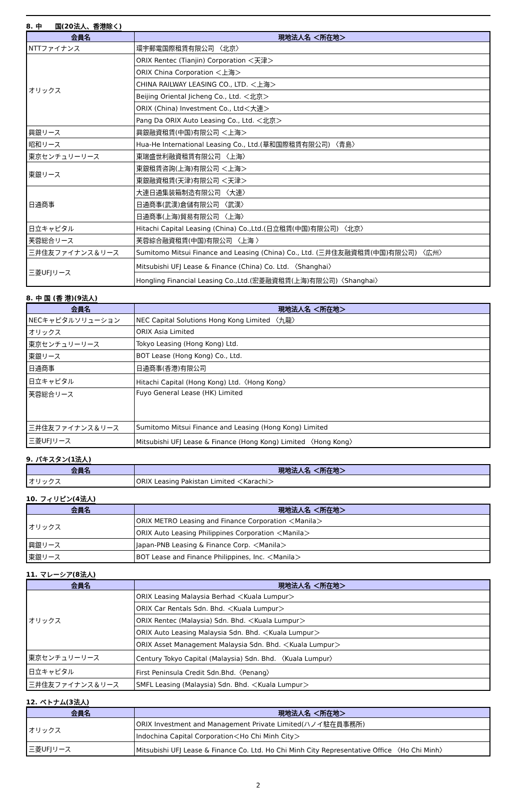8. 中　　国(20法人、香港除く)
| 会員名 | 現地法人名 ＜所在地＞ |
| --- | --- |
| NTTファイナンス | 環宇郵電国際租賃有限公司 〈北京〉 |
| オリックス | ORIX Rentec (Tianjin) Corporation ＜天津＞ |
| | ORIX China Corporation ＜上海＞ |
| | CHINA RAILWAY LEASING CO., LTD. ＜上海＞ |
| | Beijing Oriental Jicheng Co., Ltd. ＜北京＞ |
| | ORIX (China) Investment Co., Ltd＜大連＞ |
| | Pang Da ORIX Auto Leasing Co., Ltd. ＜北京＞ |
| 興銀リース | 興銀融資租賃(中国)有限公司 ＜上海＞ |
| 昭和リース | Hua-He International Leasing Co., Ltd.(華和国際租賃有限公司) 〈青島〉 |
| 東京センチュリーリース | 東瑞盛世利融資租賃有限公司 〈上海〉 |
| 東銀リース | 東銀租賃咨詢(上海)有限公司 ＜上海＞ |
| | 東銀融資租賃(天津)有限公司 ＜天津＞ |
| 日通商事 | 大連日通集装箱制造有限公司 〈大連〉 |
| | 日通商事(武漢)倉儲有限公司 〈武漢〉 |
| | 日通商事(上海)貿易有限公司 〈上海〉 |
| 日立キャピタル | Hitachi Capital Leasing (China) Co.,Ltd.(日立租賃(中国)有限公司) 〈北京〉 |
| 芙蓉総合リース | 芙蓉綜合融資租賃(中国)有限公司 〈上海 〉 |
| 三井住友ファイナンス＆リース | Sumitomo Mitsui Finance and Leasing (China) Co., Ltd. (三井住友融資租賃(中国)有限公司) 〈広州〉 |
| 三菱UFJリース | Mitsubishi UFJ Lease & Finance (China) Co. Ltd. 〈Shanghai〉 |
| | Hongling Financial Leasing Co.,Ltd.(宏菱融資租賃(上海)有限公司)〈Shanghai〉 |
8. 中 国 (香 港)(9法人)
| 会員名 | 現地法人名 ＜所在地＞ |
| --- | --- |
| NECキャピタルソリューション | NEC Capital Solutions Hong Kong Limited 〈九龍〉 |
| オリックス | ORIX Asia Limited |
| 東京センチュリーリース | Tokyo Leasing (Hong Kong) Ltd. |
| 東銀リース | BOT Lease (Hong Kong) Co., Ltd. |
| 日通商事 | 日通商事(香港)有限公司 |
| 日立キャピタル | Hitachi Capital (Hong Kong) Ltd.〈Hong Kong〉 |
| 芙蓉総合リース | Fuyo General Lease (HK) Limited |
| 三井住友ファイナンス＆リース | Sumitomo Mitsui Finance and Leasing (Hong Kong) Limited |
| 三菱UFJリース | Mitsubishi UFJ Lease & Finance (Hong Kong) Limited 〈Hong Kong〉 |
9. パキスタン(1法人)
| 会員名 | 現地法人名 ＜所在地＞ |
| --- | --- |
| オリックス | ORIX Leasing Pakistan Limited ＜Karachi＞ |
10. フィリピン(4法人)
| 会員名 | 現地法人名 ＜所在地＞ |
| --- | --- |
| オリックス | ORIX METRO Leasing and Finance Corporation ＜Manila＞ |
| | ORIX Auto Leasing Philippines Corporation ＜Manila＞ |
| 興銀リース | Japan-PNB Leasing & Finance Corp. ＜Manila＞ |
| 東銀リース | BOT Lease and Finance Philippines, Inc. ＜Manila＞ |
11. マレーシア(8法人)
| 会員名 | 現地法人名 ＜所在地＞ |
| --- | --- |
| オリックス | ORIX Leasing Malaysia Berhad ＜Kuala Lumpur＞ |
| | ORIX Car Rentals Sdn. Bhd. ＜Kuala Lumpur＞ |
| | ORIX Rentec (Malaysia) Sdn. Bhd. ＜Kuala Lumpur＞ |
| | ORIX Auto Leasing Malaysia Sdn. Bhd. ＜Kuala Lumpur＞ |
| | ORIX Asset Management Malaysia Sdn. Bhd. ＜Kuala Lumpur＞ |
| 東京センチュリーリース | Century Tokyo Capital (Malaysia) Sdn. Bhd. 〈Kuala Lumpur〉 |
| 日立キャピタル | First Peninsula Credit Sdn.Bhd.〈Penang〉 |
| 三井住友ファイナンス＆リース | SMFL Leasing (Malaysia) Sdn. Bhd. ＜Kuala Lumpur＞ |
12. ベトナム(3法人)
| 会員名 | 現地法人名 ＜所在地＞ |
| --- | --- |
| オリックス | ORIX Investment and Management Private Limited(ハノイ駐在員事務所) |
| | Indochina Capital Corporation＜Ho Chi Minh City＞ |
| 三菱UFJリース | Mitsubishi UFJ Lease & Finance Co. Ltd. Ho Chi Minh City Representative Office 〈Ho Chi Minh〉 |
2